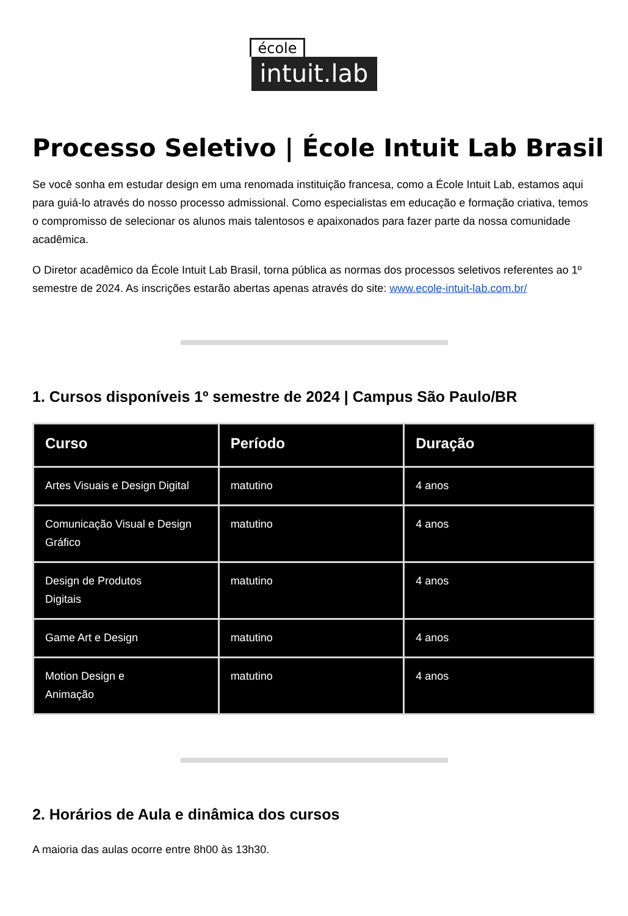école
intuit.lab
Processo Seletivo | École Intuit Lab Brasil
Se você sonha em estudar design em uma renomada instituição francesa, como a École Intuit Lab, estamos aqui para guiá-lo através do nosso processo admissional. Como especialistas em educação e formação criativa, temos o compromisso de selecionar os alunos mais talentosos e apaixonados para fazer parte da nossa comunidade acadêmica.
O Diretor acadêmico da École Intuit Lab Brasil, torna pública as normas dos processos seletivos referentes ao 1º semestre de 2024. As inscrições estarão abertas apenas através do site: www.ecole-intuit-lab.com.br/
1. Cursos disponíveis 1º semestre de 2024 | Campus São Paulo/BR
| Curso | Período | Duração |
| --- | --- | --- |
| Artes Visuais e Design Digital | matutino | 4 anos |
| Comunicação Visual e Design Gráfico | matutino | 4 anos |
| Design de Produtos Digitais | matutino | 4 anos |
| Game Art e Design | matutino | 4 anos |
| Motion Design e Animação | matutino | 4 anos |
2. Horários de Aula e dinâmica dos cursos
A maioria das aulas ocorre entre 8h00 às 13h30.